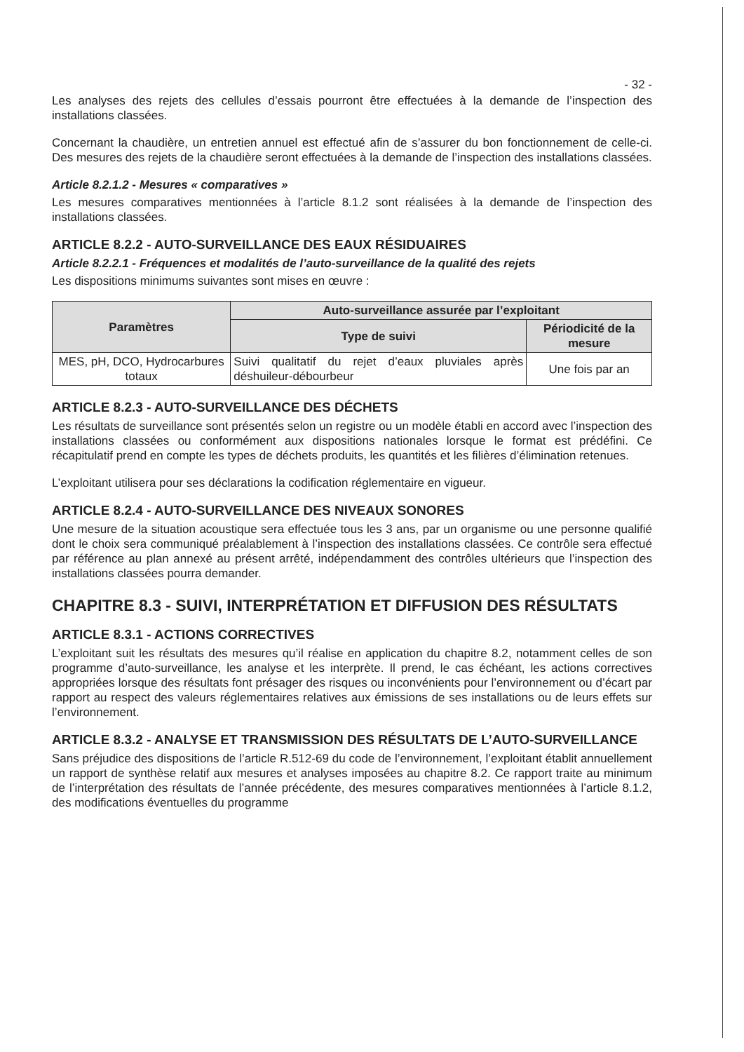- 32 -
Les analyses des rejets des cellules d’essais pourront être effectuées à la demande de l’inspection des installations classées.
Concernant la chaudière, un entretien annuel est effectué afin de s’assurer du bon fonctionnement de celle-ci. Des mesures des rejets de la chaudière seront effectuées à la demande de l’inspection des installations classées.
Article 8.2.1.2 - Mesures « comparatives »
Les mesures comparatives mentionnées à l’article 8.1.2 sont réalisées à la demande de l’inspection des installations classées.
ARTICLE 8.2.2 - AUTO-SURVEILLANCE DES EAUX RÉSIDUAIRES
Article 8.2.2.1 - Fréquences et modalités de l’auto-surveillance de la qualité des rejets
Les dispositions minimums suivantes sont mises en œuvre :
| Paramètres | Auto-surveillance assurée par l’exploitant | |
| --- | --- | --- |
| | Type de suivi | Périodicité de la mesure |
| MES, pH, DCO, Hydrocarbures totaux | Suivi qualitatif du rejet d’eaux pluviales après déshuileur-débourbeur | Une fois par an |
ARTICLE 8.2.3 - AUTO-SURVEILLANCE DES DÉCHETS
Les résultats de surveillance sont présentés selon un registre ou un modèle établi en accord avec l’inspection des installations classées ou conformément aux dispositions nationales lorsque le format est prédéfini. Ce récapitulatif prend en compte les types de déchets produits, les quantités et les filières d’élimination retenues.
L’exploitant utilisera pour ses déclarations la codification réglementaire en vigueur.
ARTICLE 8.2.4 - AUTO-SURVEILLANCE DES NIVEAUX SONORES
Une mesure de la situation acoustique sera effectuée tous les 3 ans, par un organisme ou une personne qualifié dont le choix sera communiqué préalablement à l’inspection des installations classées. Ce contrôle sera effectué par référence au plan annexé au présent arrêté, indépendamment des contrôles ultérieurs que l’inspection des installations classées pourra demander.
CHAPITRE 8.3 - SUIVI, INTERPRÉTATION ET DIFFUSION DES RÉSULTATS
ARTICLE 8.3.1 - ACTIONS CORRECTIVES
L’exploitant suit les résultats des mesures qu’il réalise en application du chapitre 8.2, notamment celles de son programme d’auto-surveillance, les analyse et les interprète. Il prend, le cas échéant, les actions correctives appropriées lorsque des résultats font présager des risques ou inconvénients pour l’environnement ou d’écart par rapport au respect des valeurs réglementaires relatives aux émissions de ses installations ou de leurs effets sur l’environnement.
ARTICLE 8.3.2 - ANALYSE ET TRANSMISSION DES RÉSULTATS DE L’AUTO-SURVEILLANCE
Sans préjudice des dispositions de l’article R.512-69 du code de l’environnement, l’exploitant établit annuellement un rapport de synthèse relatif aux mesures et analyses imposées au chapitre 8.2. Ce rapport traite au minimum de l’interprétation des résultats de l’année précédente, des mesures comparatives mentionnées à l’article 8.1.2, des modifications éventuelles du programme